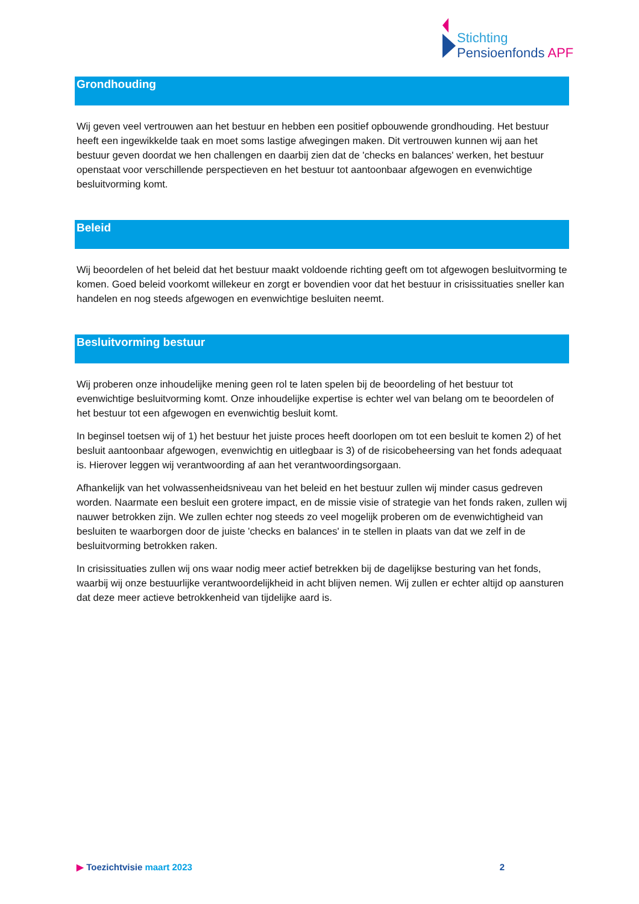Stichting
Pensioenfonds APF
Grondhouding
Wij geven veel vertrouwen aan het bestuur en hebben een positief opbouwende grondhouding. Het bestuur heeft een ingewikkelde taak en moet soms lastige afwegingen maken. Dit vertrouwen kunnen wij aan het bestuur geven doordat we hen challengen en daarbij zien dat de 'checks en balances' werken, het bestuur openstaat voor verschillende perspectieven en het bestuur tot aantoonbaar afgewogen en evenwichtige besluitvorming komt.
Beleid
Wij beoordelen of het beleid dat het bestuur maakt voldoende richting geeft om tot afgewogen besluitvorming te komen. Goed beleid voorkomt willekeur en zorgt er bovendien voor dat het bestuur in crisissituaties sneller kan handelen en nog steeds afgewogen en evenwichtige besluiten neemt.
Besluitvorming bestuur
Wij proberen onze inhoudelijke mening geen rol te laten spelen bij de beoordeling of het bestuur tot evenwichtige besluitvorming komt. Onze inhoudelijke expertise is echter wel van belang om te beoordelen of het bestuur tot een afgewogen en evenwichtig besluit komt.
In beginsel toetsen wij of 1) het bestuur het juiste proces heeft doorlopen om tot een besluit te komen 2) of het besluit aantoonbaar afgewogen, evenwichtig en uitlegbaar is 3) of de risicobeheersing van het fonds adequaat is. Hierover leggen wij verantwoording af aan het verantwoordingsorgaan.
Afhankelijk van het volwassenheidsniveau van het beleid en het bestuur zullen wij minder casus gedreven worden. Naarmate een besluit een grotere impact, en de missie visie of strategie van het fonds raken, zullen wij nauwer betrokken zijn. We zullen echter nog steeds zo veel mogelijk proberen om de evenwichtigheid van besluiten te waarborgen door de juiste 'checks en balances' in te stellen in plaats van dat we zelf in de besluitvorming betrokken raken.
In crisissituaties zullen wij ons waar nodig meer actief betrekken bij de dagelijkse besturing van het fonds, waarbij wij onze bestuurlijke verantwoordelijkheid in acht blijven nemen. Wij zullen er echter altijd op aansturen dat deze meer actieve betrokkenheid van tijdelijke aard is.
▶ Toezichtvisie maart 2023 2